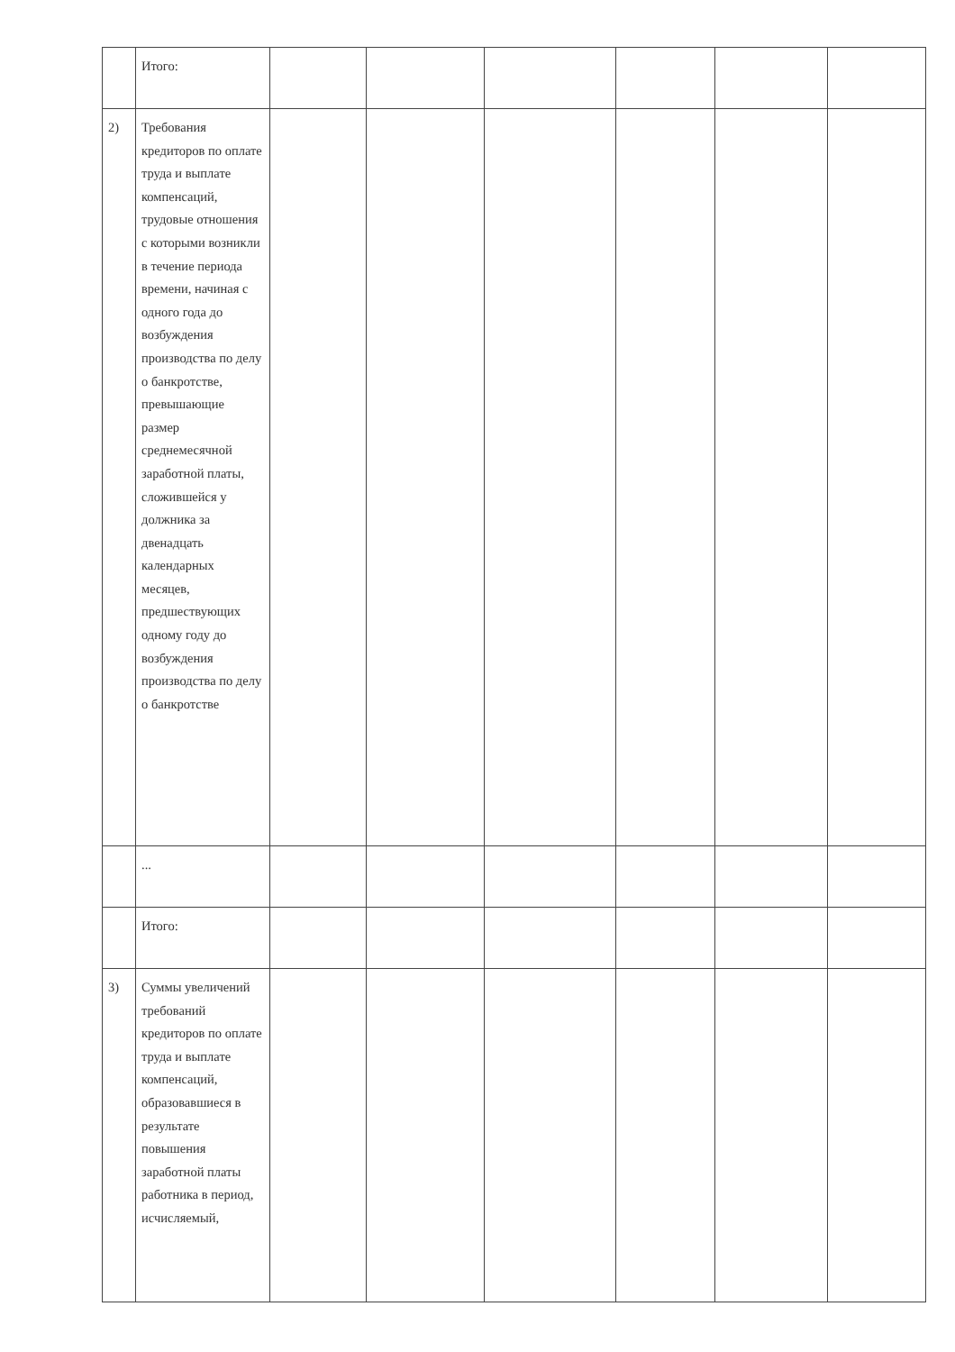| | Итого: | | | | | | |
| 2) | Требования кредиторов по оплате труда и выплате компенсаций, трудовые отношения с которыми возникли в течение периода времени, начиная с одного года до возбуждения производства по делу о банкротстве, превышающие размер среднемесячной заработной платы, сложившейся у должника за двенадцать календарных месяцев, предшествующих одному году до возбуждения производства по делу о банкротстве | | | | | | |
| | ... | | | | | | |
| | Итого: | | | | | | |
| 3) | Суммы увеличений требований кредиторов по оплате труда и выплате компенсаций, образовавшиеся в результате повышения заработной платы работника в период, исчисляемый, | | | | | | |